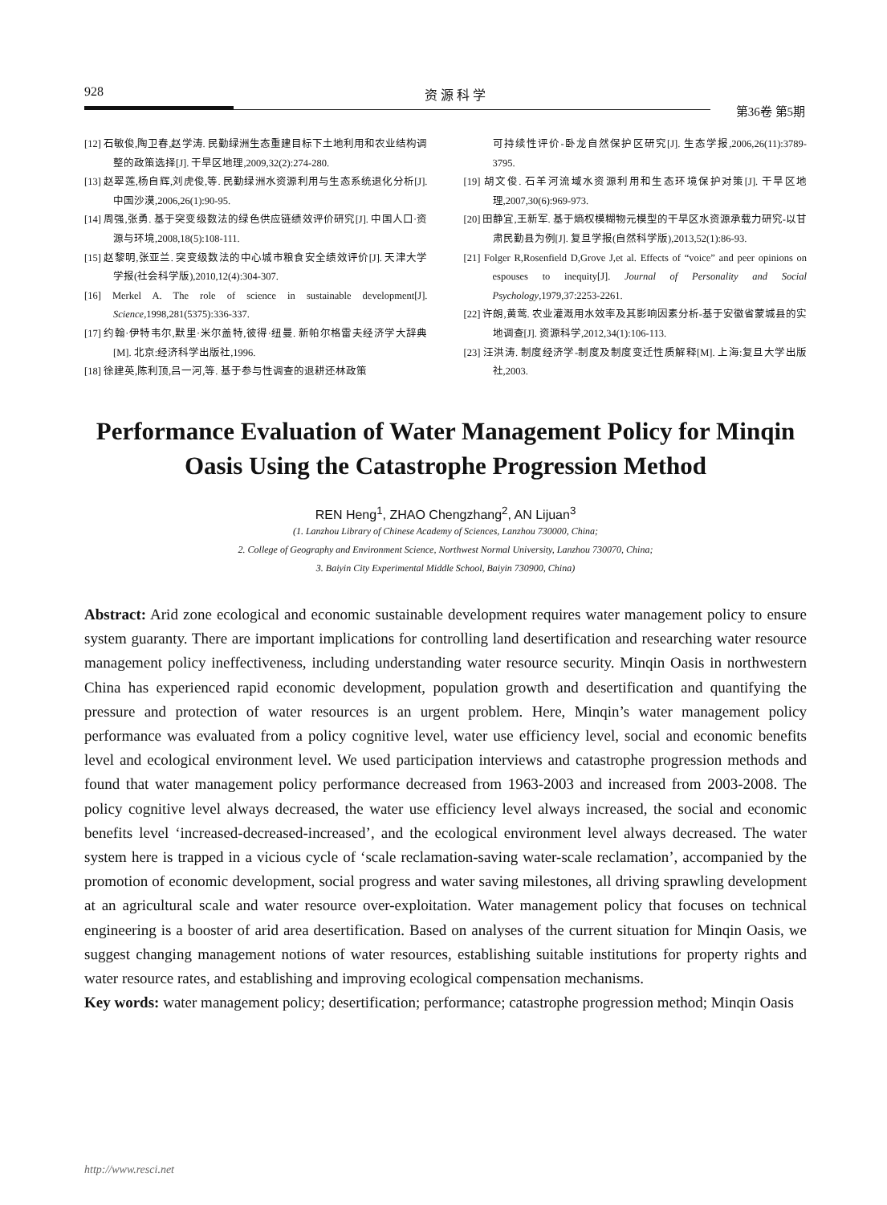928 资 源 科 学
第36卷 第5期
[12] 石敏俊,陶卫春,赵学涛. 民勤绿洲生态重建目标下土地利用和农业结构调整的政策选择[J]. 干旱区地理,2009,32(2):274-280.
[13] 赵翠莲,杨自辉,刘虎俊,等. 民勤绿洲水资源利用与生态系统退化分析[J]. 中国沙漠,2006,26(1):90-95.
[14] 周强,张勇. 基于突变级数法的绿色供应链绩效评价研究[J]. 中国人口·资源与环境,2008,18(5):108-111.
[15] 赵黎明,张亚兰. 突变级数法的中心城市粮食安全绩效评价[J]. 天津大学学报(社会科学版),2010,12(4):304-307.
[16] Merkel A. The role of science in sustainable development[J]. Science,1998,281(5375):336-337.
[17] 约翰·伊特韦尔,默里·米尔盖特,彼得·纽曼. 新帕尔格雷夫经济学大辞典[M]. 北京:经济科学出版社,1996.
[18] 徐建英,陈利顶,吕一河,等. 基于参与性调查的退耕还林政策
可持续性评价-卧龙自然保护区研究[J]. 生态学报,2006,26(11):3789-3795.
[19] 胡文俊. 石羊河流域水资源利用和生态环境保护对策[J]. 干旱区地理,2007,30(6):969-973.
[20] 田静宜,王新军. 基于熵权模糊物元模型的干旱区水资源承载力研究-以甘肃民勤县为例[J]. 复旦学报(自然科学版),2013,52(1):86-93.
[21] Folger R,Rosenfield D,Grove J,et al. Effects of “voice” and peer opinions on espouses to inequity[J]. Journal of Personality and Social Psychology,1979,37:2253-2261.
[22] 许朗,黄莺. 农业灌溉用水效率及其影响因素分析-基于安徽省蒙城县的实地调查[J]. 资源科学,2012,34(1):106-113.
[23] 汪洪涛. 制度经济学-制度及制度变迁性质解释[M]. 上海:复旦大学出版社,2003.
Performance Evaluation of Water Management Policy for Minqin Oasis Using the Catastrophe Progression Method
REN Heng<sup>1</sup>, ZHAO Chengzhang<sup>2</sup>, AN Lijuan<sup>3</sup>
(1. Lanzhou Library of Chinese Academy of Sciences, Lanzhou 730000, China;
2. College of Geography and Environment Science, Northwest Normal University, Lanzhou 730070, China;
3. Baiyin City Experimental Middle School, Baiyin 730900, China)
Abstract: Arid zone ecological and economic sustainable development requires water management policy to ensure system guaranty. There are important implications for controlling land desertification and researching water resource management policy ineffectiveness, including understanding water resource security. Minqin Oasis in northwestern China has experienced rapid economic development, population growth and desertification and quantifying the pressure and protection of water resources is an urgent problem. Here, Minqin’s water management policy performance was evaluated from a policy cognitive level, water use efficiency level, social and economic benefits level and ecological environment level. We used participation interviews and catastrophe progression methods and found that water management policy performance decreased from 1963-2003 and increased from 2003-2008. The policy cognitive level always decreased, the water use efficiency level always increased, the social and economic benefits level ‘increased-decreased-increased’, and the ecological environment level always decreased. The water system here is trapped in a vicious cycle of ‘scale reclamation-saving water-scale reclamation’, accompanied by the promotion of economic development, social progress and water saving milestones, all driving sprawling development at an agricultural scale and water resource over-exploitation. Water management policy that focuses on technical engineering is a booster of arid area desertification. Based on analyses of the current situation for Minqin Oasis, we suggest changing management notions of water resources, establishing suitable institutions for property rights and water resource rates, and establishing and improving ecological compensation mechanisms.
Key words: water management policy; desertification; performance; catastrophe progression method; Minqin Oasis
http://www.resci.net